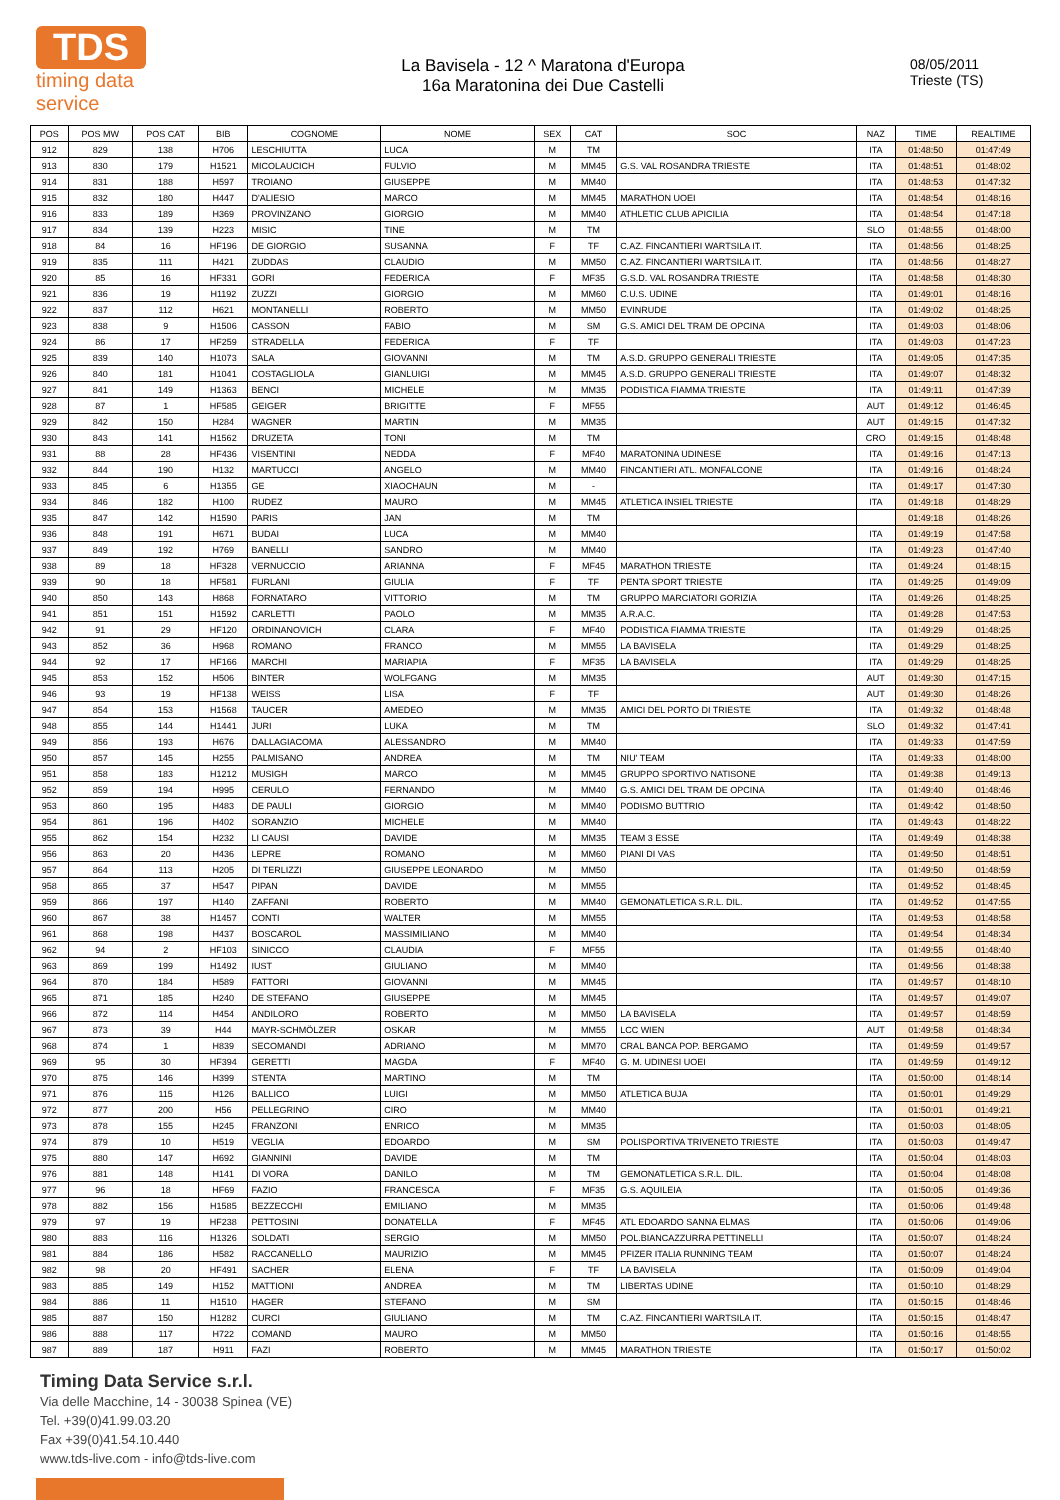TDS
timing data service
La Bavisela - 12 ^ Maratona d'Europa
16a Maratonina dei Due Castelli
08/05/2011
Trieste (TS)
| POS | POS MW | POS CAT | BIB | COGNOME | NOME | SEX | CAT | SOC | NAZ | TIME | REALTIME |
| --- | --- | --- | --- | --- | --- | --- | --- | --- | --- | --- | --- |
| 912 | 829 | 138 | H706 | LESCHIUTTA | LUCA | M | TM | | ITA | 01:48:50 | 01:47:49 |
| 913 | 830 | 179 | H1521 | MICOLAUCICH | FULVIO | M | MM45 | G.S. VAL ROSANDRA TRIESTE | ITA | 01:48:51 | 01:48:02 |
| 914 | 831 | 188 | H597 | TROIANO | GIUSEPPE | M | MM40 | | ITA | 01:48:53 | 01:47:32 |
| 915 | 832 | 180 | H447 | D'ALIESIO | MARCO | M | MM45 | MARATHON UOEI | ITA | 01:48:54 | 01:48:16 |
| 916 | 833 | 189 | H369 | PROVINZANO | GIORGIO | M | MM40 | ATHLETIC CLUB APICILIA | ITA | 01:48:54 | 01:47:18 |
| 917 | 834 | 139 | H223 | MISIC | TINE | M | TM | | SLO | 01:48:55 | 01:48:00 |
| 918 | 84 | 16 | HF196 | DE GIORGIO | SUSANNA | F | TF | C.AZ. FINCANTIERI WARTSILA IT. | ITA | 01:48:56 | 01:48:25 |
| 919 | 835 | 111 | H421 | ZUDDAS | CLAUDIO | M | MM50 | C.AZ. FINCANTIERI WARTSILA IT. | ITA | 01:48:56 | 01:48:27 |
| 920 | 85 | 16 | HF331 | GORI | FEDERICA | F | MF35 | G.S.D. VAL ROSANDRA TRIESTE | ITA | 01:48:58 | 01:48:30 |
| 921 | 836 | 19 | H1192 | ZUZZI | GIORGIO | M | MM60 | C.U.S. UDINE | ITA | 01:49:01 | 01:48:16 |
| 922 | 837 | 112 | H621 | MONTANELLI | ROBERTO | M | MM50 | EVINRUDE | ITA | 01:49:02 | 01:48:25 |
| 923 | 838 | 9 | H1506 | CASSON | FABIO | M | SM | G.S. AMICI DEL TRAM DE OPCINA | ITA | 01:49:03 | 01:48:06 |
| 924 | 86 | 17 | HF259 | STRADELLA | FEDERICA | F | TF | | ITA | 01:49:03 | 01:47:23 |
| 925 | 839 | 140 | H1073 | SALA | GIOVANNI | M | TM | A.S.D. GRUPPO GENERALI TRIESTE | ITA | 01:49:05 | 01:47:35 |
| 926 | 840 | 181 | H1041 | COSTAGLIOLA | GIANLUIGI | M | MM45 | A.S.D. GRUPPO GENERALI TRIESTE | ITA | 01:49:07 | 01:48:32 |
| 927 | 841 | 149 | H1363 | BENCI | MICHELE | M | MM35 | PODISTICA FIAMMA TRIESTE | ITA | 01:49:11 | 01:47:39 |
| 928 | 87 | 1 | HF585 | GEIGER | BRIGITTE | F | MF55 | | AUT | 01:49:12 | 01:46:45 |
| 929 | 842 | 150 | H284 | WAGNER | MARTIN | M | MM35 | | AUT | 01:49:15 | 01:47:32 |
| 930 | 843 | 141 | H1562 | DRUZETA | TONI | M | TM | | CRO | 01:49:15 | 01:48:48 |
| 931 | 88 | 28 | HF436 | VISENTINI | NEDDA | F | MF40 | MARATONINA UDINESE | ITA | 01:49:16 | 01:47:13 |
| 932 | 844 | 190 | H132 | MARTUCCI | ANGELO | M | MM40 | FINCANTIERI ATL. MONFALCONE | ITA | 01:49:16 | 01:48:24 |
| 933 | 845 | 6 | H1355 | GE | XIAOCHAUN | M | - | | ITA | 01:49:17 | 01:47:30 |
| 934 | 846 | 182 | H100 | RUDEZ | MAURO | M | MM45 | ATLETICA INSIEL TRIESTE | ITA | 01:49:18 | 01:48:29 |
| 935 | 847 | 142 | H1590 | PARIS | JAN | M | TM | | | 01:49:18 | 01:48:26 |
| 936 | 848 | 191 | H671 | BUDAI | LUCA | M | MM40 | | ITA | 01:49:19 | 01:47:58 |
| 937 | 849 | 192 | H769 | BANELLI | SANDRO | M | MM40 | | ITA | 01:49:23 | 01:47:40 |
| 938 | 89 | 18 | HF328 | VERNUCCIO | ARIANNA | F | MF45 | MARATHON TRIESTE | ITA | 01:49:24 | 01:48:15 |
| 939 | 90 | 18 | HF581 | FURLANI | GIULIA | F | TF | PENTA SPORT TRIESTE | ITA | 01:49:25 | 01:49:09 |
| 940 | 850 | 143 | H868 | FORNATARO | VITTORIO | M | TM | GRUPPO MARCIATORI GORIZIA | ITA | 01:49:26 | 01:48:25 |
| 941 | 851 | 151 | H1592 | CARLETTI | PAOLO | M | MM35 | A.R.A.C. | ITA | 01:49:28 | 01:47:53 |
| 942 | 91 | 29 | HF120 | ORDINANOVICH | CLARA | F | MF40 | PODISTICA FIAMMA TRIESTE | ITA | 01:49:29 | 01:48:25 |
| 943 | 852 | 36 | H968 | ROMANO | FRANCO | M | MM55 | LA BAVISELA | ITA | 01:49:29 | 01:48:25 |
| 944 | 92 | 17 | HF166 | MARCHI | MARIAPIA | F | MF35 | LA BAVISELA | ITA | 01:49:29 | 01:48:25 |
| 945 | 853 | 152 | H506 | BINTER | WOLFGANG | M | MM35 | | AUT | 01:49:30 | 01:47:15 |
| 946 | 93 | 19 | HF138 | WEISS | LISA | F | TF | | AUT | 01:49:30 | 01:48:26 |
| 947 | 854 | 153 | H1568 | TAUCER | AMEDEO | M | MM35 | AMICI DEL PORTO DI TRIESTE | ITA | 01:49:32 | 01:48:48 |
| 948 | 855 | 144 | H1441 | JURI | LUKA | M | TM | | SLO | 01:49:32 | 01:47:41 |
| 949 | 856 | 193 | H676 | DALLAGIACOMA | ALESSANDRO | M | MM40 | | ITA | 01:49:33 | 01:47:59 |
| 950 | 857 | 145 | H255 | PALMISANO | ANDREA | M | TM | NIU' TEAM | ITA | 01:49:33 | 01:48:00 |
| 951 | 858 | 183 | H1212 | MUSIGH | MARCO | M | MM45 | GRUPPO SPORTIVO NATISONE | ITA | 01:49:38 | 01:49:13 |
| 952 | 859 | 194 | H995 | CERULO | FERNANDO | M | MM40 | G.S. AMICI DEL TRAM DE OPCINA | ITA | 01:49:40 | 01:48:46 |
| 953 | 860 | 195 | H483 | DE PAULI | GIORGIO | M | MM40 | PODISMO BUTTRIO | ITA | 01:49:42 | 01:48:50 |
| 954 | 861 | 196 | H402 | SORANZIO | MICHELE | M | MM40 | | ITA | 01:49:43 | 01:48:22 |
| 955 | 862 | 154 | H232 | LI CAUSI | DAVIDE | M | MM35 | TEAM 3 ESSE | ITA | 01:49:49 | 01:48:38 |
| 956 | 863 | 20 | H436 | LEPRE | ROMANO | M | MM60 | PIANI DI VAS | ITA | 01:49:50 | 01:48:51 |
| 957 | 864 | 113 | H205 | DI TERLIZZI | GIUSEPPE LEONARDO | M | MM50 | | ITA | 01:49:50 | 01:48:59 |
| 958 | 865 | 37 | H547 | PIPAN | DAVIDE | M | MM55 | | ITA | 01:49:52 | 01:48:45 |
| 959 | 866 | 197 | H140 | ZAFFANI | ROBERTO | M | MM40 | GEMONATLETICA S.R.L. DIL. | ITA | 01:49:52 | 01:47:55 |
| 960 | 867 | 38 | H1457 | CONTI | WALTER | M | MM55 | | ITA | 01:49:53 | 01:48:58 |
| 961 | 868 | 198 | H437 | BOSCAROL | MASSIMILIANO | M | MM40 | | ITA | 01:49:54 | 01:48:34 |
| 962 | 94 | 2 | HF103 | SINICCO | CLAUDIA | F | MF55 | | ITA | 01:49:55 | 01:48:40 |
| 963 | 869 | 199 | H1492 | IUST | GIULIANO | M | MM40 | | ITA | 01:49:56 | 01:48:38 |
| 964 | 870 | 184 | H589 | FATTORI | GIOVANNI | M | MM45 | | ITA | 01:49:57 | 01:48:10 |
| 965 | 871 | 185 | H240 | DE STEFANO | GIUSEPPE | M | MM45 | | ITA | 01:49:57 | 01:49:07 |
| 966 | 872 | 114 | H454 | ANDILORO | ROBERTO | M | MM50 | LA BAVISELA | ITA | 01:49:57 | 01:48:59 |
| 967 | 873 | 39 | H44 | MAYR-SCHMÖLZER | OSKAR | M | MM55 | LCC WIEN | AUT | 01:49:58 | 01:48:34 |
| 968 | 874 | 1 | H839 | SECOMANDI | ADRIANO | M | MM70 | CRAL BANCA POP. BERGAMO | ITA | 01:49:59 | 01:49:57 |
| 969 | 95 | 30 | HF394 | GERETTI | MAGDA | F | MF40 | G. M. UDINESI UOEI | ITA | 01:49:59 | 01:49:12 |
| 970 | 875 | 146 | H399 | STENTA | MARTINO | M | TM | | ITA | 01:50:00 | 01:48:14 |
| 971 | 876 | 115 | H126 | BALLICO | LUIGI | M | MM50 | ATLETICA BUJA | ITA | 01:50:01 | 01:49:29 |
| 972 | 877 | 200 | H56 | PELLEGRINO | CIRO | M | MM40 | | ITA | 01:50:01 | 01:49:21 |
| 973 | 878 | 155 | H245 | FRANZONI | ENRICO | M | MM35 | | ITA | 01:50:03 | 01:48:05 |
| 974 | 879 | 10 | H519 | VEGLIA | EDOARDO | M | SM | POLISPORTIVA TRIVENETO TRIESTE | ITA | 01:50:03 | 01:49:47 |
| 975 | 880 | 147 | H692 | GIANNINI | DAVIDE | M | TM | | ITA | 01:50:04 | 01:48:03 |
| 976 | 881 | 148 | H141 | DI VORA | DANILO | M | TM | GEMONATLETICA S.R.L. DIL. | ITA | 01:50:04 | 01:48:08 |
| 977 | 96 | 18 | HF69 | FAZIO | FRANCESCA | F | MF35 | G.S. AQUILEIA | ITA | 01:50:05 | 01:49:36 |
| 978 | 882 | 156 | H1585 | BEZZECCHI | EMILIANO | M | MM35 | | ITA | 01:50:06 | 01:49:48 |
| 979 | 97 | 19 | HF238 | PETTOSINI | DONATELLA | F | MF45 | ATL EDOARDO SANNA ELMAS | ITA | 01:50:06 | 01:49:06 |
| 980 | 883 | 116 | H1326 | SOLDATI | SERGIO | M | MM50 | POL.BIANCAZZURRA PETTINELLI | ITA | 01:50:07 | 01:48:24 |
| 981 | 884 | 186 | H582 | RACCANELLO | MAURIZIO | M | MM45 | PFIZER ITALIA RUNNING TEAM | ITA | 01:50:07 | 01:48:24 |
| 982 | 98 | 20 | HF491 | SACHER | ELENA | F | TF | LA BAVISELA | ITA | 01:50:09 | 01:49:04 |
| 983 | 885 | 149 | H152 | MATTIONI | ANDREA | M | TM | LIBERTAS UDINE | ITA | 01:50:10 | 01:48:29 |
| 984 | 886 | 11 | H1510 | HAGER | STEFANO | M | SM | | ITA | 01:50:15 | 01:48:46 |
| 985 | 887 | 150 | H1282 | CURCI | GIULIANO | M | TM | C.AZ. FINCANTIERI WARTSILA IT. | ITA | 01:50:15 | 01:48:47 |
| 986 | 888 | 117 | H722 | COMAND | MAURO | M | MM50 | | ITA | 01:50:16 | 01:48:55 |
| 987 | 889 | 187 | H911 | FAZI | ROBERTO | M | MM45 | MARATHON TRIESTE | ITA | 01:50:17 | 01:50:02 |
Timing Data Service s.r.l.
Via delle Macchine, 14 - 30038 Spinea (VE)
Tel. +39(0)41.99.03.20
Fax +39(0)41.54.10.440
www.tds-live.com - info@tds-live.com